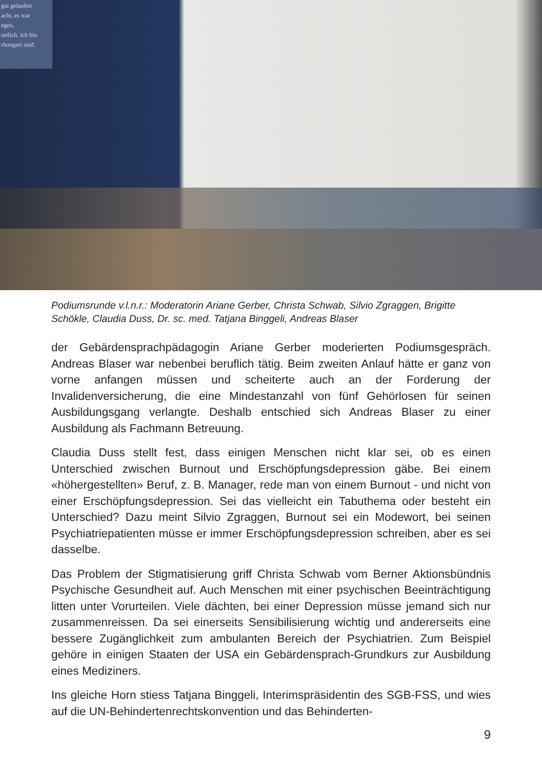gut gelaufen
acht, es war
egen,
ortlich. ich bin
rhungert sind.
Podiumsrunde v.l.n.r.: Moderatorin Ariane Gerber, Christa Schwab, Silvio Zgraggen, Brigitte Schökle, Claudia Duss, Dr. sc. med. Tatjana Binggeli, Andreas Blaser
der Gebärdensprachpädagogin Ariane Gerber moderierten Podiumsgespräch. Andreas Blaser war nebenbei beruflich tätig. Beim zweiten Anlauf hätte er ganz von vorne anfangen müssen und scheiterte auch an der Forderung der Invalidenversicherung, die eine Mindestanzahl von fünf Gehörlosen für seinen Ausbildungsgang verlangte. Deshalb entschied sich Andreas Blaser zu einer Ausbildung als Fachmann Betreuung.
Claudia Duss stellt fest, dass einigen Menschen nicht klar sei, ob es einen Unterschied zwischen Burnout und Erschöpfungsdepression gäbe. Bei einem «höhergestellten» Beruf, z. B. Manager, rede man von einem Burnout - und nicht von einer Erschöpfungsdepression. Sei das vielleicht ein Tabuthema oder besteht ein Unterschied? Dazu meint Silvio Zgraggen, Burnout sei ein Modewort, bei seinen Psychiatriepatienten müsse er immer Erschöpfungsdepression schreiben, aber es sei dasselbe.
Das Problem der Stigmatisierung griff Christa Schwab vom Berner Aktionsbündnis Psychische Gesundheit auf. Auch Menschen mit einer psychischen Beeinträchtigung litten unter Vorurteilen. Viele dächten, bei einer Depression müsse jemand sich nur zusammenreissen. Da sei einerseits Sensibilisierung wichtig und andererseits eine bessere Zugänglichkeit zum ambulanten Bereich der Psychiatrien. Zum Beispiel gehöre in einigen Staaten der USA ein Gebärdensprach-Grundkurs zur Ausbildung eines Mediziners.
Ins gleiche Horn stiess Tatjana Binggeli, Interimspräsidentin des SGB-FSS, und wies auf die UN-Behindertenrechtskonvention und das Behinderten-
9